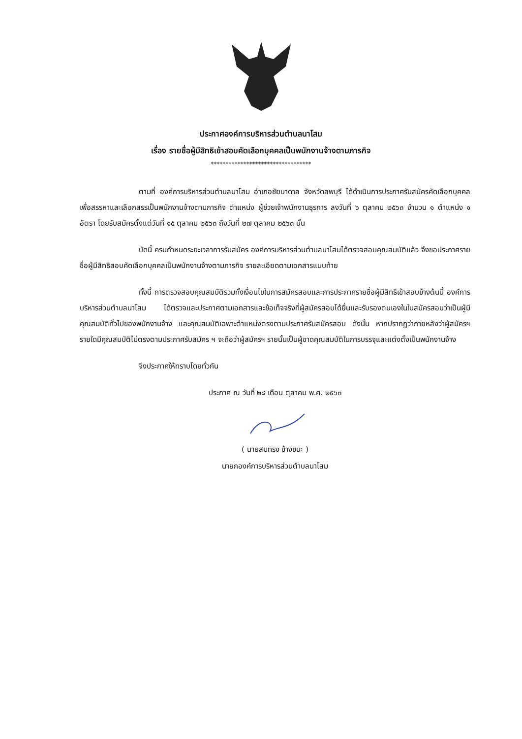ประกาศองค์การบริหารส่วนตำบลนาโสม
เรื่อง รายชื่อผู้มีสิทธิเข้าสอบคัดเลือกบุคคลเป็นพนักงานจ้างตามภารกิจ
**********************************
ตามที่ องค์การบริหารส่วนตำบลนาโสม อำเภอชัยบาดาล จังหวัดลพบุรี ได้ดำเนินการประกาศรับสมัครคัดเลือกบุคคลเพื่อสรรหาและเลือกสรรเป็นพนักงานจ้างตามภารกิจ ตำแหน่ง ผู้ช่วยเจ้าพนักงานธุรการ ลงวันที่ ๖ ตุลาคม ๒๕๖๓ จำนวน ๑ ตำแหน่ง ๑ อัตรา โดยรับสมัครตั้งแต่วันที่ ๑๕ ตุลาคม ๒๕๖๓ ถึงวันที่ ๒๗ ตุลาคม ๒๕๖๓ นั้น
บัดนี้ ครบกำหนดระยะเวลาการรับสมัคร องค์การบริหารส่วนตำบลนาโสมได้ตรวจสอบคุณสมบัติแล้ว จึงขอประกาศรายชื่อผู้มีสิทธิสอบคัดเลือกบุคคลเป็นพนักงานจ้างตามภารกิจ รายละเอียดตามเอกสารแนบท้าย
ทั้งนี้ การตรวจสอบคุณสมบัติรวมทั้งเงื่อนไขในการสมัครสอบและการประกาศรายชื่อผู้มีสิทธิเข้าสอบข้างต้นนี้ องค์การบริหารส่วนตำบลนาโสม ได้ตรวจและประกาศตามเอกสารและข้อเท็จจริงที่ผู้สมัครสอบได้ยื่นและรับรองตนเองในใบสมัครสอบว่าเป็นผู้มีคุณสมบัติทั่วไปของพนักงานจ้าง และคุณสมบัติเฉพาะตำแหน่งตรงตามประกาศรับสมัครสอบ ดังนั้น หากปรากฏว่าภายหลังว่าผู้สมัครฯ รายใดมีคุณสมบัติไม่ตรงตามประกาศรับสมัคร ฯ จะถือว่าผู้สมัครฯ รายนั้นเป็นผู้ขาดคุณสมบัติในการบรรจุและแต่งตั้งเป็นพนักงานจ้าง
จึงประกาศให้ทราบโดยทั่วกัน
ประกาศ ณ วันที่ ๒๘ เดือน ตุลาคม พ.ศ. ๒๕๖๓
( นายสมทรง ช้างชนะ )
นายกองค์การบริหารส่วนตำบลนาโสม